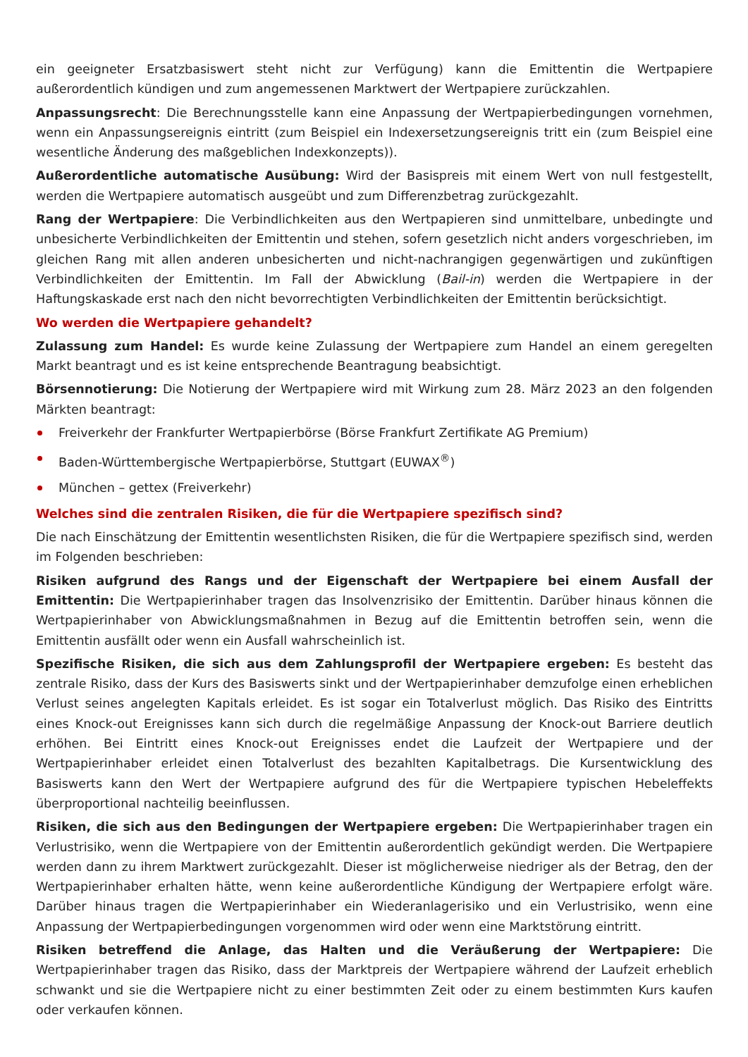ein geeigneter Ersatzbasiswert steht nicht zur Verfügung) kann die Emittentin die Wertpapiere außerordentlich kündigen und zum angemessenen Marktwert der Wertpapiere zurückzahlen.
Anpassungsrecht: Die Berechnungsstelle kann eine Anpassung der Wertpapierbedingungen vornehmen, wenn ein Anpassungsereignis eintritt (zum Beispiel ein Indexersetzungsereignis tritt ein (zum Beispiel eine wesentliche Änderung des maßgeblichen Indexkonzepts)).
Außerordentliche automatische Ausübung: Wird der Basispreis mit einem Wert von null festgestellt, werden die Wertpapiere automatisch ausgeübt und zum Differenzbetrag zurückgezahlt.
Rang der Wertpapiere: Die Verbindlichkeiten aus den Wertpapieren sind unmittelbare, unbedingte und unbesicherte Verbindlichkeiten der Emittentin und stehen, sofern gesetzlich nicht anders vorgeschrieben, im gleichen Rang mit allen anderen unbesicherten und nicht-nachrangigen gegenwärtigen und zukünftigen Verbindlichkeiten der Emittentin. Im Fall der Abwicklung (Bail-in) werden die Wertpapiere in der Haftungskaskade erst nach den nicht bevorrechtigten Verbindlichkeiten der Emittentin berücksichtigt.
Wo werden die Wertpapiere gehandelt?
Zulassung zum Handel: Es wurde keine Zulassung der Wertpapiere zum Handel an einem geregelten Markt beantragt und es ist keine entsprechende Beantragung beabsichtigt.
Börsennotierung: Die Notierung der Wertpapiere wird mit Wirkung zum 28. März 2023 an den folgenden Märkten beantragt:
Freiverkehr der Frankfurter Wertpapierbörse (Börse Frankfurt Zertifikate AG Premium)
Baden-Württembergische Wertpapierbörse, Stuttgart (EUWAX<sup>®</sup>)
München – gettex (Freiverkehr)
Welches sind die zentralen Risiken, die für die Wertpapiere spezifisch sind?
Die nach Einschätzung der Emittentin wesentlichsten Risiken, die für die Wertpapiere spezifisch sind, werden im Folgenden beschrieben:
Risiken aufgrund des Rangs und der Eigenschaft der Wertpapiere bei einem Ausfall der Emittentin: Die Wertpapierinhaber tragen das Insolvenzrisiko der Emittentin. Darüber hinaus können die Wertpapierinhaber von Abwicklungsmaßnahmen in Bezug auf die Emittentin betroffen sein, wenn die Emittentin ausfällt oder wenn ein Ausfall wahrscheinlich ist.
Spezifische Risiken, die sich aus dem Zahlungsprofil der Wertpapiere ergeben: Es besteht das zentrale Risiko, dass der Kurs des Basiswerts sinkt und der Wertpapierinhaber demzufolge einen erheblichen Verlust seines angelegten Kapitals erleidet. Es ist sogar ein Totalverlust möglich. Das Risiko des Eintritts eines Knock-out Ereignisses kann sich durch die regelmäßige Anpassung der Knock-out Barriere deutlich erhöhen. Bei Eintritt eines Knock-out Ereignisses endet die Laufzeit der Wertpapiere und der Wertpapierinhaber erleidet einen Totalverlust des bezahlten Kapitalbetrags. Die Kursentwicklung des Basiswerts kann den Wert der Wertpapiere aufgrund des für die Wertpapiere typischen Hebeleffekts überproportional nachteilig beeinflussen.
Risiken, die sich aus den Bedingungen der Wertpapiere ergeben: Die Wertpapierinhaber tragen ein Verlustrisiko, wenn die Wertpapiere von der Emittentin außerordentlich gekündigt werden. Die Wertpapiere werden dann zu ihrem Marktwert zurückgezahlt. Dieser ist möglicherweise niedriger als der Betrag, den der Wertpapierinhaber erhalten hätte, wenn keine außerordentliche Kündigung der Wertpapiere erfolgt wäre. Darüber hinaus tragen die Wertpapierinhaber ein Wiederanlagerisiko und ein Verlustrisiko, wenn eine Anpassung der Wertpapierbedingungen vorgenommen wird oder wenn eine Marktstörung eintritt.
Risiken betreffend die Anlage, das Halten und die Veräußerung der Wertpapiere: Die Wertpapierinhaber tragen das Risiko, dass der Marktpreis der Wertpapiere während der Laufzeit erheblich schwankt und sie die Wertpapiere nicht zu einer bestimmten Zeit oder zu einem bestimmten Kurs kaufen oder verkaufen können.